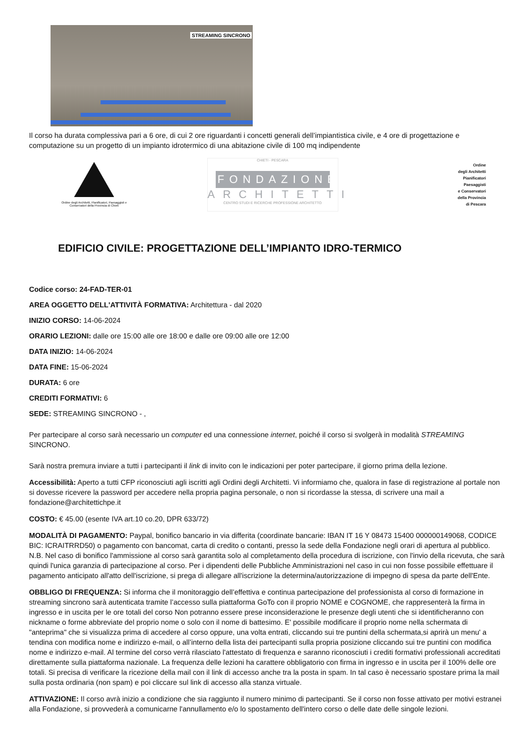STREAMING SINCRONO
Il corso ha durata complessiva pari a 6 ore, di cui 2 ore riguardanti i concetti generali dell’impiantistica civile, e 4 ore di progettazione e computazione su un progetto di un impianto idrotermico di una abitazione civile di 100 mq indipendente
Ordine degli Architetti, Pianificatori, Paesaggisti e Conservatori della Provincia di Chieti
CHIETI - PESCARA
FONDAZIONE
ARCHITETTI
CENTRO STUDI E RICERCHE PROFESSIONE ARCHITETTO
Ordine
degli Architetti
Pianificatori
Paesaggisti
e Conservatori
della Provincia
di Pescara
EDIFICIO CIVILE: PROGETTAZIONE DELL’IMPIANTO IDRO-TERMICO
Codice corso: 24-FAD-TER-01
AREA OGGETTO DELL'ATTIVITÀ FORMATIVA: Architettura - dal 2020
INIZIO CORSO: 14-06-2024
ORARIO LEZIONI: dalle ore 15:00 alle ore 18:00 e dalle ore 09:00 alle ore 12:00
DATA INIZIO: 14-06-2024
DATA FINE: 15-06-2024
DURATA: 6 ore
CREDITI FORMATIVI: 6
SEDE: STREAMING SINCRONO - ,
Per partecipare al corso sarà necessario un computer ed una connessione internet, poiché il corso si svolgerà in modalità STREAMING SINCRONO.
Sarà nostra premura inviare a tutti i partecipanti il link di invito con le indicazioni per poter partecipare, il giorno prima della lezione.
Accessibilità: Aperto a tutti CFP riconosciuti agli iscritti agli Ordini degli Architetti. Vi informiamo che, qualora in fase di registrazione al portale non si dovesse ricevere la password per accedere nella propria pagina personale, o non si ricordasse la stessa, di scrivere una mail a fondazione@architettichpe.it
COSTO: € 45.00 (esente IVA art.10 co.20, DPR 633/72)
MODALITÀ DI PAGAMENTO: Paypal, bonifico bancario in via differita (coordinate bancarie: IBAN IT 16 Y 08473 15400 000000149068, CODICE BIC: ICRAITRRD50) o pagamento con bancomat, carta di credito o contanti, presso la sede della Fondazione negli orari di apertura al pubblico. N.B. Nel caso di bonifico l'ammissione al corso sarà garantita solo al completamento della procedura di iscrizione, con l'invio della ricevuta, che sarà quindi l'unica garanzia di partecipazione al corso. Per i dipendenti delle Pubbliche Amministrazioni nel caso in cui non fosse possibile effettuare il pagamento anticipato all'atto dell'iscrizione, si prega di allegare all'iscrizione la determina/autorizzazione di impegno di spesa da parte dell'Ente.
OBBLIGO DI FREQUENZA: Si informa che il monitoraggio dell’effettiva e continua partecipazione del professionista al corso di formazione in streaming sincrono sarà autenticata tramite l’accesso sulla piattaforma GoTo con il proprio NOME e COGNOME, che rappresenterà la firma in ingresso e in uscita per le ore totali del corso Non potranno essere prese inconsiderazione le presenze degli utenti che si identificheranno con nickname o forme abbreviate del proprio nome o solo con il nome di battesimo. E' possibile modificare il proprio nome nella schermata di "anteprima" che si visualizza prima di accedere al corso oppure, una volta entrati, cliccando sui tre puntini della schermata,si aprirà un menu' a tendina con modifica nome e indirizzo e-mail, o all’interno della lista dei partecipanti sulla propria posizione cliccando sui tre puntini con modifica nome e indirizzo e-mail. Al termine del corso verrà rilasciato l'attestato di frequenza e saranno riconosciuti i crediti formativi professionali accreditati direttamente sulla piattaforma nazionale. La frequenza delle lezioni ha carattere obbligatorio con firma in ingresso e in uscita per il 100% delle ore totali. Si precisa di verificare la ricezione della mail con il link di accesso anche tra la posta in spam. In tal caso è necessario spostare prima la mail sulla posta ordinaria (non spam) e poi cliccare sul link di accesso alla stanza virtuale.
ATTIVAZIONE: Il corso avrà inizio a condizione che sia raggiunto il numero minimo di partecipanti. Se il corso non fosse attivato per motivi estranei alla Fondazione, si provvederà a comunicarne l'annullamento e/o lo spostamento dell'intero corso o delle date delle singole lezioni.